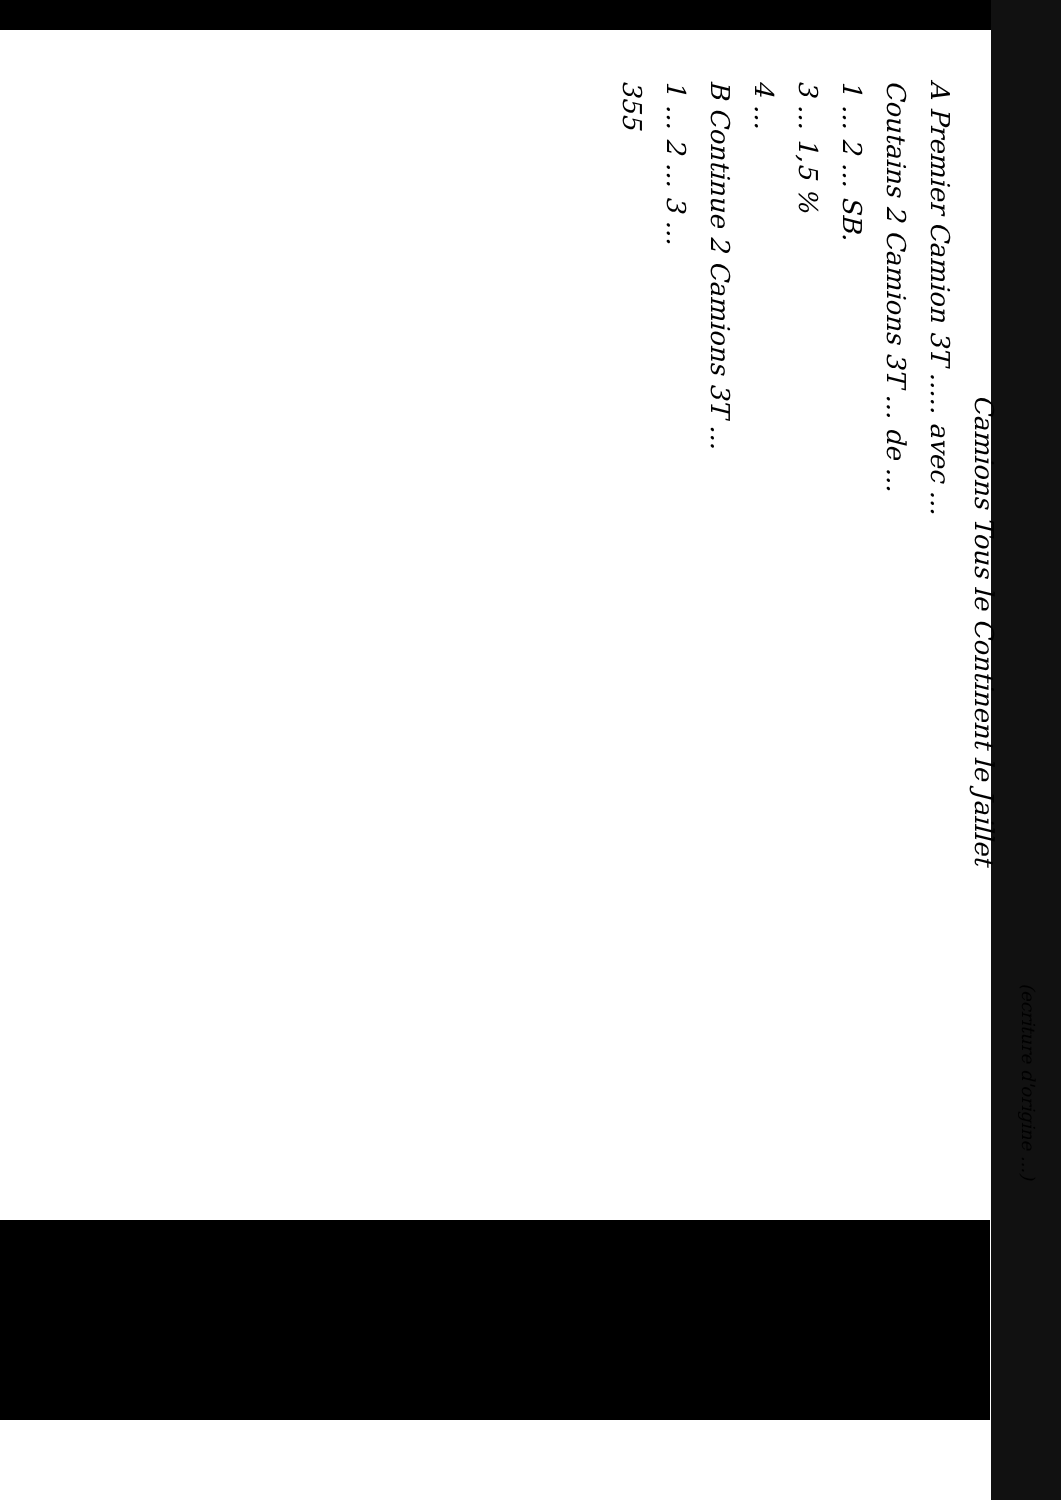(ecriture d'origine ...)
Camions Tous le Continent le Jaillet
A Premier Camion 3T ..... avec ...
Coutains 2 Camions 3T ... de ...
1 ... 2 ... SB.
3 ... 1,5 %
4 ...
B Continue 2 Camions 3T ...
1 ... 2 ... 3 ...
355